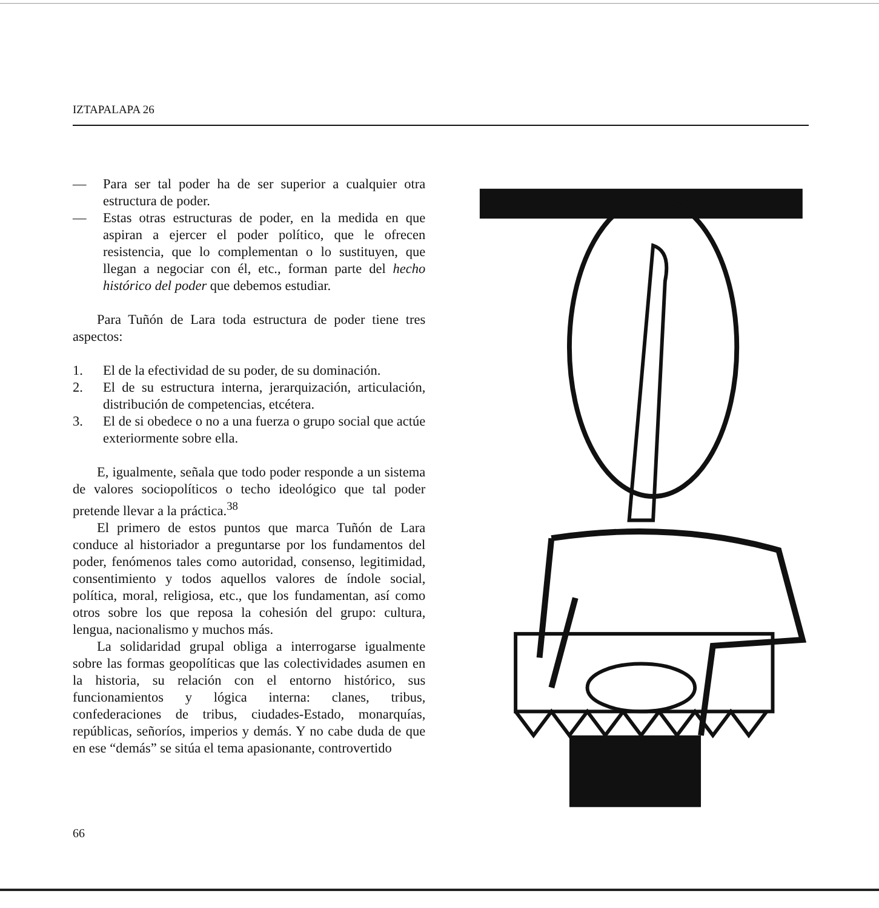IZTAPALAPA 26
— Para ser tal poder ha de ser superior a cualquier otra estructura de poder.
— Estas otras estructuras de poder, en la medida en que aspiran a ejercer el poder político, que le ofrecen resistencia, que lo complementan o lo sustituyen, que llegan a negociar con él, etc., forman parte del hecho histórico del poder que debemos estudiar.
Para Tuñón de Lara toda estructura de poder tiene tres aspectos:
1. El de la efectividad de su poder, de su dominación.
2. El de su estructura interna, jerarquización, articulación, distribución de competencias, etcétera.
3. El de si obedece o no a una fuerza o grupo social que actúe exteriormente sobre ella.
E, igualmente, señala que todo poder responde a un sistema de valores sociopolíticos o techo ideológico que tal poder pretende llevar a la práctica.<sup>38</sup>
El primero de estos puntos que marca Tuñón de Lara conduce al historiador a preguntarse por los fundamentos del poder, fenómenos tales como autoridad, consenso, legitimidad, consentimiento y todos aquellos valores de índole social, política, moral, religiosa, etc., que los fundamentan, así como otros sobre los que reposa la cohesión del grupo: cultura, lengua, nacionalismo y muchos más.
La solidaridad grupal obliga a interrogarse igualmente sobre las formas geopolíticas que las colectividades asumen en la historia, su relación con el entorno histórico, sus funcionamientos y lógica interna: clanes, tribus, confederaciones de tribus, ciudades-Estado, monarquías, repúblicas, señoríos, imperios y demás. Y no cabe duda de que en ese “demás” se sitúa el tema apasionante, controvertido
66